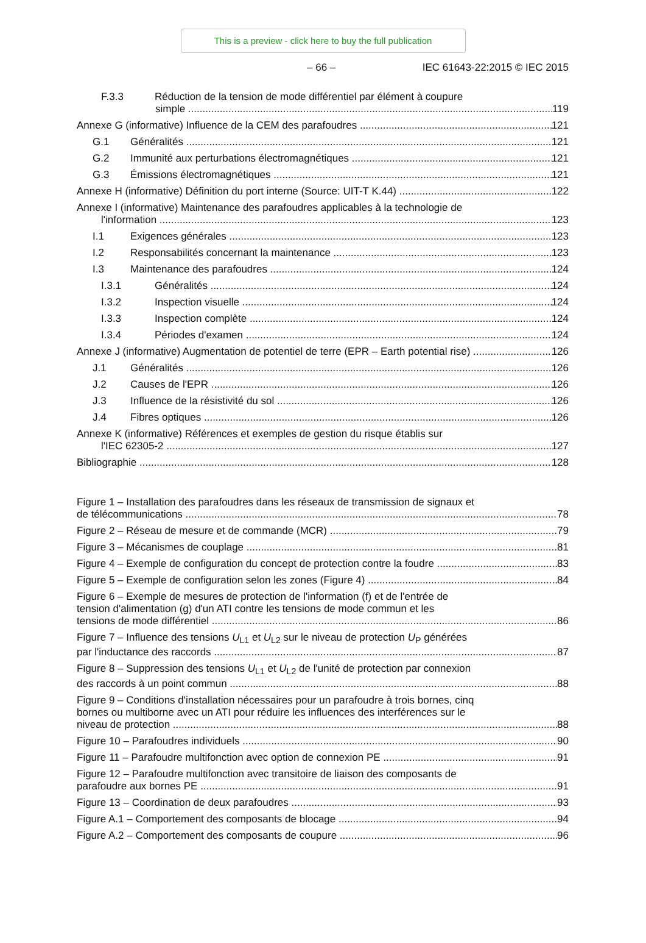This is a preview - click here to buy the full publication
– 66 – IEC 61643-22:2015 © IEC 2015
F.3.3 Réduction de la tension de mode différentiel par élément à coupure
simple 119
Annexe G (informative) Influence de la CEM des parafoudres 121
G.1 Généralités 121
G.2 Immunité aux perturbations électromagnétiques 121
G.3 Émissions électromagnétiques 121
Annexe H (informative) Définition du port interne (Source: UIT-T K.44) 122
Annexe I (informative) Maintenance des parafoudres applicables à la technologie de
l'information 123
I.1 Exigences générales 123
I.2 Responsabilités concernant la maintenance 123
I.3 Maintenance des parafoudres 124
I.3.1 Généralités 124
I.3.2 Inspection visuelle 124
I.3.3 Inspection complète 124
I.3.4 Périodes d'examen 124
Annexe J (informative) Augmentation de potentiel de terre (EPR – Earth potential rise) 126
J.1 Généralités 126
J.2 Causes de l'EPR 126
J.3 Influence de la résistivité du sol 126
J.4 Fibres optiques 126
Annexe K (informative) Références et exemples de gestion du risque établis sur
l'IEC 62305-2 127
Bibliographie 128
Figure 1 – Installation des parafoudres dans les réseaux de transmission de signaux et
de télécommunications 78
Figure 2 – Réseau de mesure et de commande (MCR) 79
Figure 3 – Mécanismes de couplage 81
Figure 4 – Exemple de configuration du concept de protection contre la foudre 83
Figure 5 – Exemple de configuration selon les zones (Figure 4) 84
Figure 6 – Exemple de mesures de protection de l'information (f) et de l'entrée de
tension d'alimentation (g) d'un ATI contre les tensions de mode commun et les
tensions de mode différentiel 86
Figure 7 – Influence des tensions U<sub>L1</sub> et U<sub>L2</sub> sur le niveau de protection U<sub>P</sub> générées
par l'inductance des raccords 87
Figure 8 – Suppression des tensions U<sub>L1</sub> et U<sub>L2</sub> de l'unité de protection par connexion
des raccords à un point commun 88
Figure 9 – Conditions d'installation nécessaires pour un parafoudre à trois bornes, cinq
bornes ou multiborne avec un ATI pour réduire les influences des interférences sur le
niveau de protection 88
Figure 10 – Parafoudres individuels 90
Figure 11 – Parafoudre multifonction avec option de connexion PE 91
Figure 12 – Parafoudre multifonction avec transitoire de liaison des composants de
parafoudre aux bornes PE 91
Figure 13 – Coordination de deux parafoudres 93
Figure A.1 – Comportement des composants de blocage 94
Figure A.2 – Comportement des composants de coupure 96